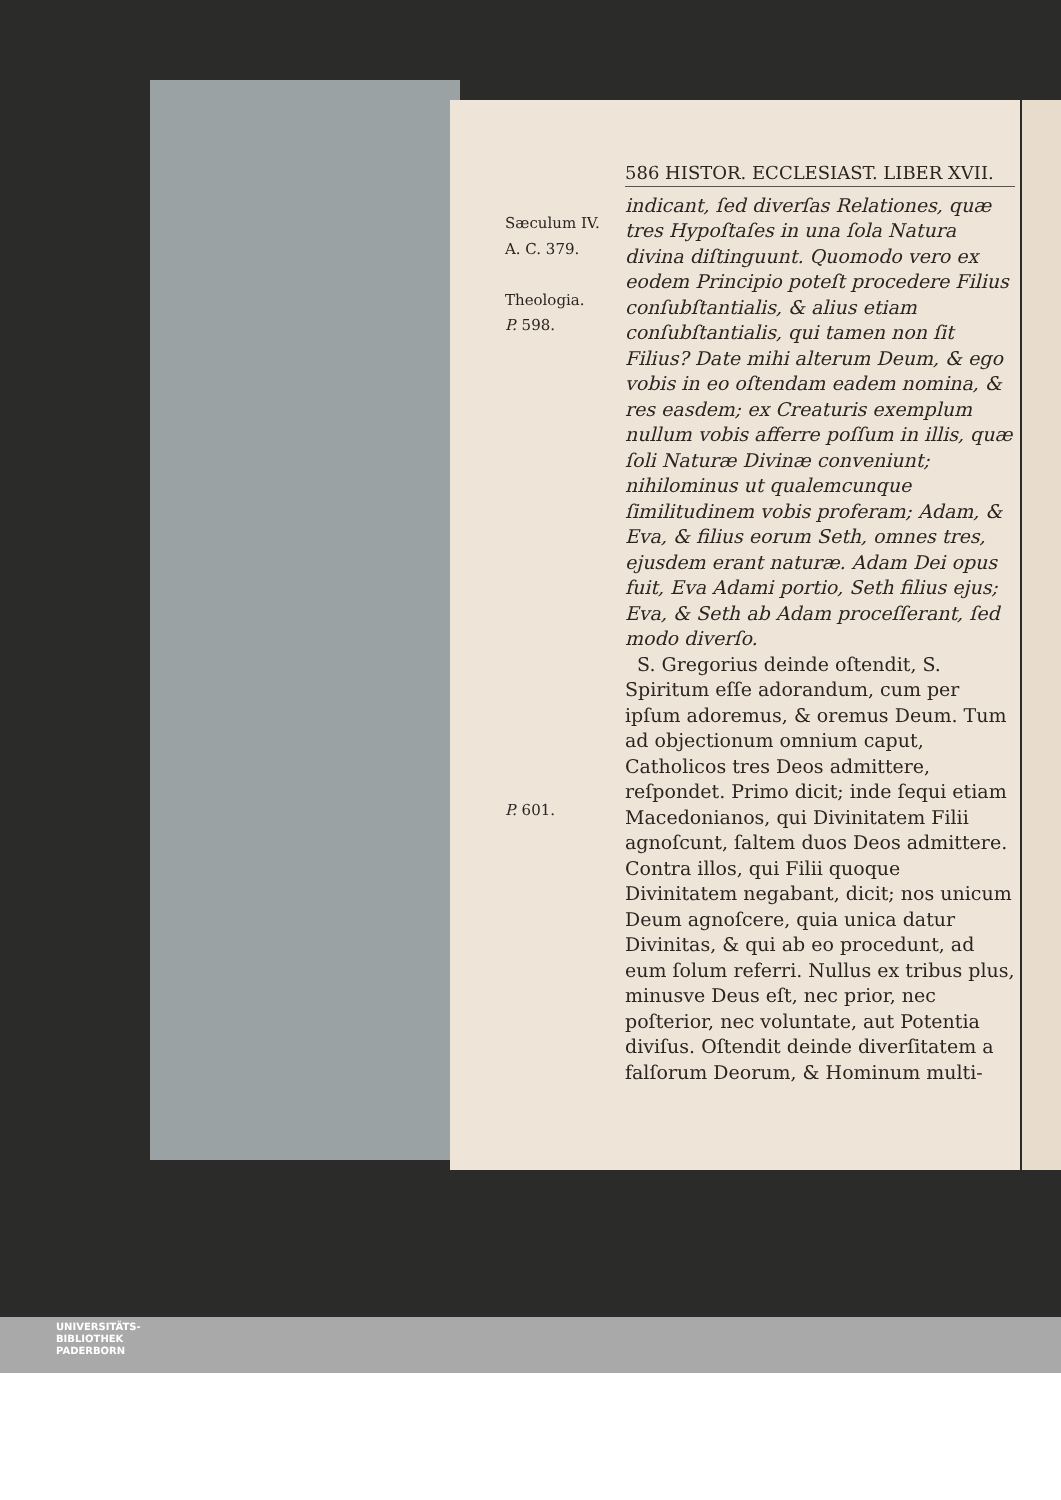Sæculum IV.
A. C. 379.
Theologia.
P. 598.
P. 601.
586 HISTOR. ECCLESIAST. LIBER XVII.
indicant, ſed diverſas Relationes, quæ tres Hypoſtaſes in una ſola Natura divina diſtinguunt. Quomodo vero ex eodem Principio poteſt procedere Filius conſubſtantialis, & alius etiam conſubſtantialis, qui tamen non ſit Filius? Date mihi alterum Deum, & ego vobis in eo oſtendam eadem nomina, & res easdem; ex Creaturis exemplum nullum vobis afferre poſſum in illis, quæ ſoli Naturæ Divinæ conveniunt; nihilominus ut qualemcunque ſimilitudinem vobis proferam; Adam, & Eva, & filius eorum Seth, omnes tres, ejusdem erant naturæ. Adam Dei opus fuit, Eva Adami portio, Seth filius ejus; Eva, & Seth ab Adam proceſſerant, ſed modo diverſo.
S. Gregorius deinde oſtendit, S. Spiritum eſſe adorandum, cum per ipſum adoremus, & oremus Deum. Tum ad objectionum omnium caput, Catholicos tres Deos admittere, reſpondet. Primo dicit; inde ſequi etiam Macedonianos, qui Divinitatem Filii agnoſcunt, ſaltem duos Deos admittere. Contra illos, qui Filii quoque Divinitatem negabant, dicit; nos unicum Deum agnoſcere, quia unica datur Divinitas, & qui ab eo procedunt, ad eum ſolum referri. Nullus ex tribus plus, minusve Deus eſt, nec prior, nec poſterior, nec voluntate, aut Potentia diviſus. Oſtendit deinde diverſitatem a falſorum Deorum, & Hominum multi-
UNIVERSITÄTS-
BIBLIOTHEK
PADERBORN